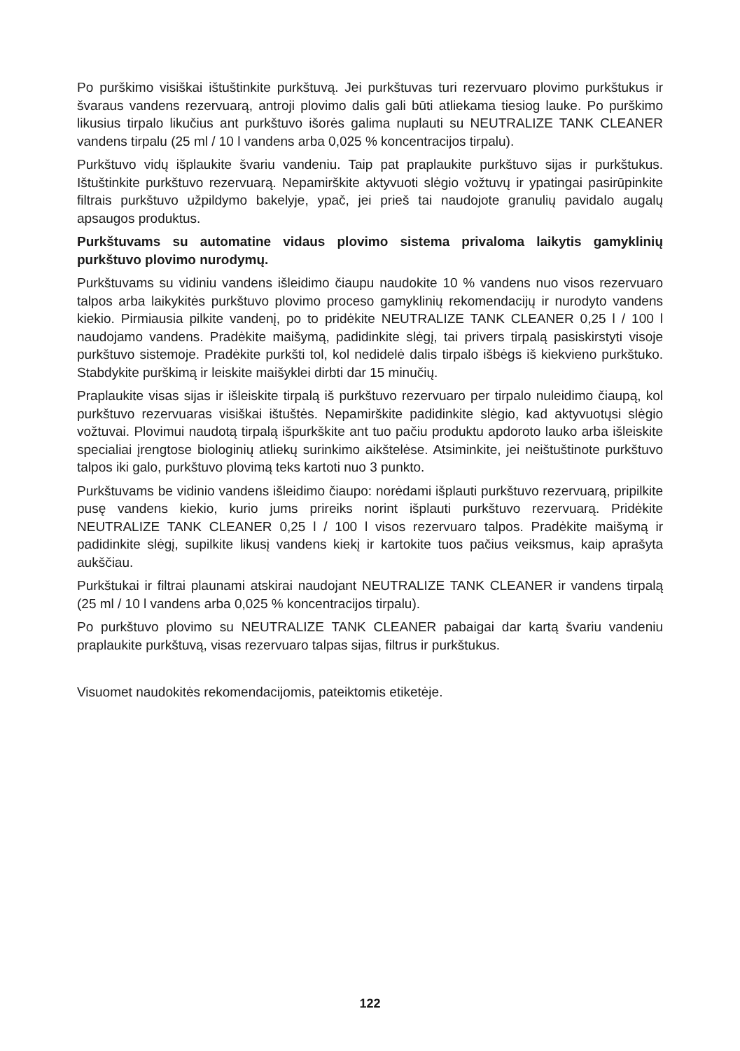Po purškimo visiškai ištuštinkite purkštuvą. Jei purkštuvas turi rezervuaro plovimo purkštukus ir švaraus vandens rezervuarą, antroji plovimo dalis gali būti atliekama tiesiog lauke. Po purškimo likusius tirpalo likučius ant purkštuvo išorės galima nuplauti su NEUTRALIZE TANK CLEANER vandens tirpalu (25 ml / 10 l vandens arba 0,025 % koncentracijos tirpalu).
Purkštuvo vidų išplaukite švariu vandeniu. Taip pat praplaukite purkštuvo sijas ir purkštukus. Ištuštinkite purkštuvo rezervuarą. Nepamirškite aktyvuoti slėgio vožtuvų ir ypatingai pasirūpinkite filtrais purkštuvo užpildymo bakelyje, ypač, jei prieš tai naudojote granulių pavidalo augalų apsaugos produktus.
Purkštuvams su automatine vidaus plovimo sistema privaloma laikytis gamyklinių purkštuvo plovimo nurodymų.
Purkštuvams su vidiniu vandens išleidimo čiaupu naudokite 10 % vandens nuo visos rezervuaro talpos arba laikykitės purkštuvo plovimo proceso gamyklinių rekomendacijų ir nurodyto vandens kiekio. Pirmiausia pilkite vandenį, po to pridėkite NEUTRALIZE TANK CLEANER 0,25 l / 100 l naudojamo vandens. Pradėkite maišymą, padidinkite slėgį, tai privers tirpalą pasiskirstyti visoje purkštuvo sistemoje. Pradėkite purkšti tol, kol nedidelė dalis tirpalo išbėgs iš kiekvieno purkštuko. Stabdykite purškimą ir leiskite maišyklei dirbti dar 15 minučių.
Praplaukite visas sijas ir išleiskite tirpalą iš purkštuvo rezervuaro per tirpalo nuleidimo čiaupą, kol purkštuvo rezervuaras visiškai ištuštės. Nepamirškite padidinkite slėgio, kad aktyvuotųsi slėgio vožtuvai. Plovimui naudotą tirpalą išpurkškite ant tuo pačiu produktu apdoroto lauko arba išleiskite specialiai įrengtose biologinių atliekų surinkimo aikštelėse. Atsiminkite, jei neištuštinote purkštuvo talpos iki galo, purkštuvo plovimą teks kartoti nuo 3 punkto.
Purkštuvams be vidinio vandens išleidimo čiaupo: norėdami išplauti purkštuvo rezervuarą, pripilkite pusę vandens kiekio, kurio jums prireiks norint išplauti purkštuvo rezervuarą. Pridėkite NEUTRALIZE TANK CLEANER 0,25 l / 100 l visos rezervuaro talpos. Pradėkite maišymą ir padidinkite slėgį, supilkite likusį vandens kiekį ir kartokite tuos pačius veiksmus, kaip aprašyta aukščiau.
Purkštukai ir filtrai plaunami atskirai naudojant NEUTRALIZE TANK CLEANER ir vandens tirpalą (25 ml / 10 l vandens arba 0,025 % koncentracijos tirpalu).
Po purkštuvo plovimo su NEUTRALIZE TANK CLEANER pabaigai dar kartą švariu vandeniu praplaukite purkštuvą, visas rezervuaro talpas sijas, filtrus ir purkštukus.
Visuomet naudokitės rekomendacijomis, pateiktomis etiketėje.
122